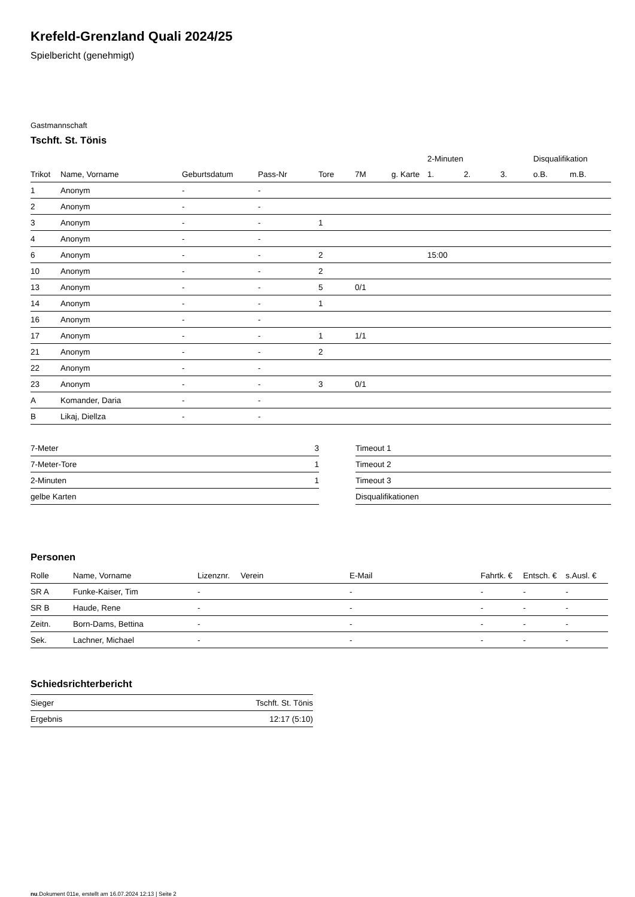Krefeld-Grenzland Quali 2024/25
Spielbericht (genehmigt)
Gastmannschaft
Tschft. St. Tönis
| | | | | | | | | 2-Minuten | | | Disqualifikation | |
| --- | --- | --- | --- | --- | --- | --- | --- | --- | --- | --- | --- | --- |
| Trikot | Name, Vorname | Geburtsdatum | Pass-Nr | Tore | 7M | g. Karte | | 1. | 2. | 3. | o.B. | m.B. |
| 1 | Anonym | - | - | | | | | | | | | |
| 2 | Anonym | - | - | | | | | | | | | |
| 3 | Anonym | - | - | 1 | | | | | | | | |
| 4 | Anonym | - | - | | | | | | | | | |
| 6 | Anonym | - | - | 2 | | | | 15:00 | | | | |
| 10 | Anonym | - | - | 2 | | | | | | | | |
| 13 | Anonym | - | - | 5 | 0/1 | | | | | | | |
| 14 | Anonym | - | - | 1 | | | | | | | | |
| 16 | Anonym | - | - | | | | | | | | | |
| 17 | Anonym | - | - | 1 | 1/1 | | | | | | | |
| 21 | Anonym | - | - | 2 | | | | | | | | |
| 22 | Anonym | - | - | | | | | | | | | |
| 23 | Anonym | - | - | 3 | 0/1 | | | | | | | |
| A | Komander, Daria | - | - | | | | | | | | | |
| B | Likaj, Diellza | - | - | | | | | | | | | |
| 7-Meter | 3 |
| 7-Meter-Tore | 1 |
| 2-Minuten | 1 |
| gelbe Karten | |
| Timeout 1 |
| Timeout 2 |
| Timeout 3 |
| Disqualifikationen |
Personen
| Rolle | Name, Vorname | Lizenznr. | Verein | E-Mail | Fahrtk. € | Entsch. € | s.Ausl. € |
| --- | --- | --- | --- | --- | --- | --- | --- |
| SR A | Funke-Kaiser, Tim | - | | - | - | - | - |
| SR B | Haude, Rene | - | | - | - | - | - |
| Zeitn. | Born-Dams, Bettina | - | | - | - | - | - |
| Sek. | Lachner, Michael | - | | - | - | - | - |
Schiedsrichterbericht
| Sieger | Tschft. St. Tönis |
| Ergebnis | 12:17 (5:10) |
nu.Dokument 011e, erstellt am 16.07.2024 12:13 | Seite 2